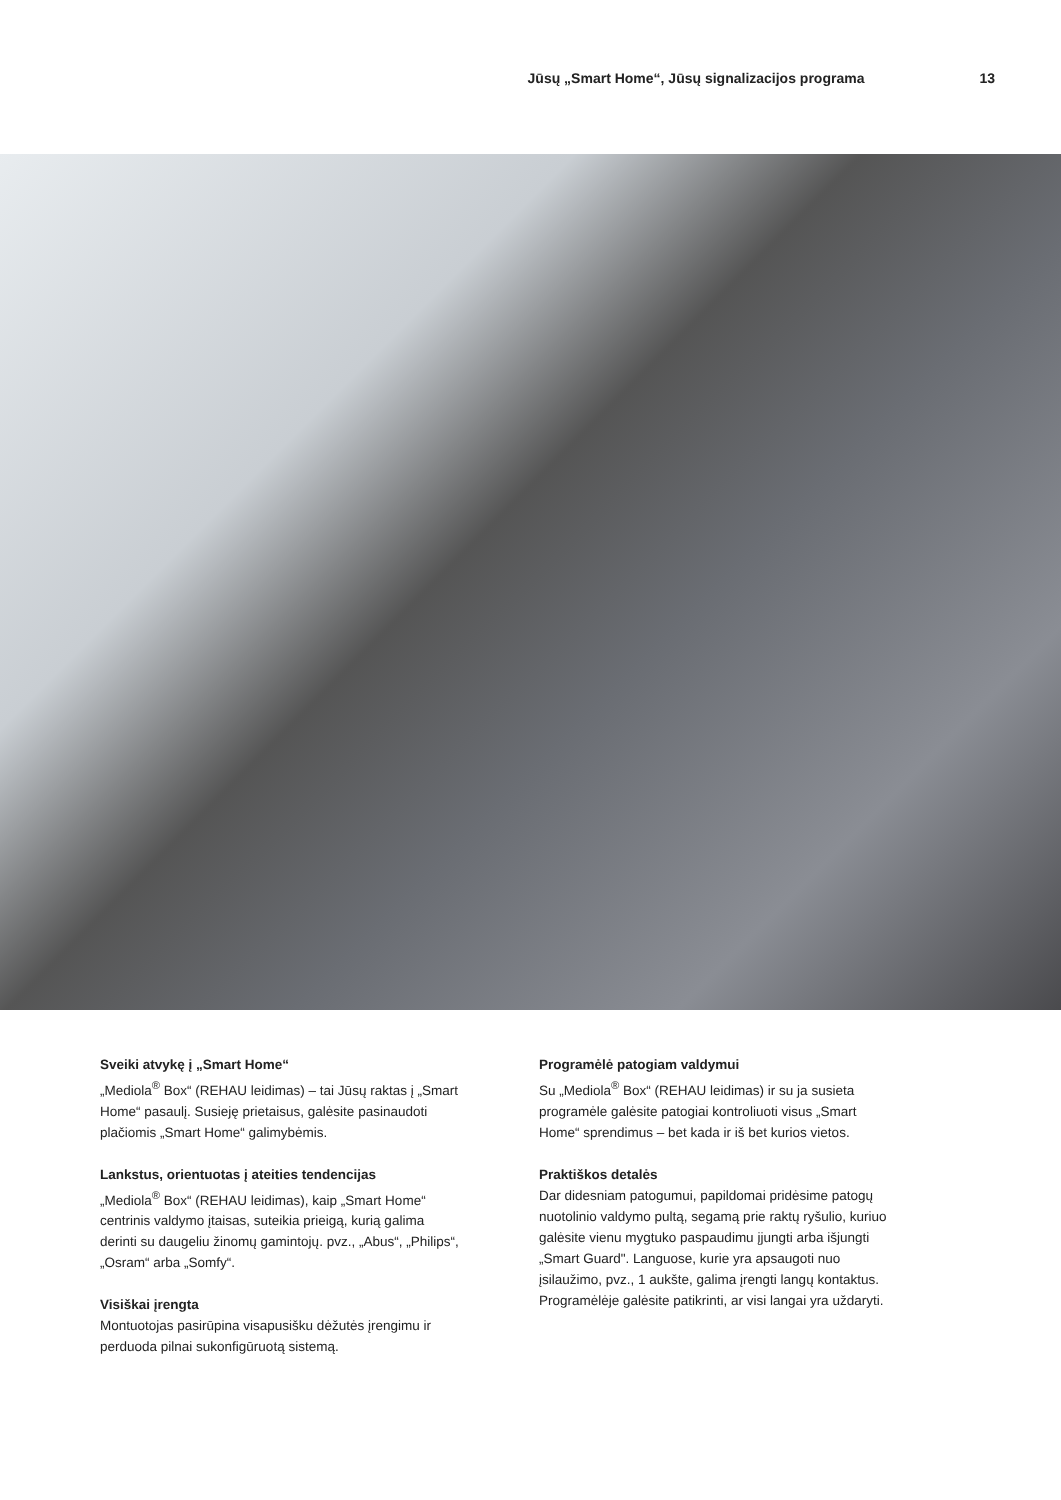Jūsų „Smart Home“, Jūsų signalizacijos programa 13
Sveiki atvykę į „Smart Home“
„Mediola<sup>®</sup> Box“ (REHAU leidimas) – tai Jūsų raktas į „Smart Home“ pasaulį. Susieję prietaisus, galėsite pasinaudoti plačiomis „Smart Home“ galimybėmis.
Lankstus, orientuotas į ateities tendencijas
„Mediola<sup>®</sup> Box“ (REHAU leidimas), kaip „Smart Home“ centrinis valdymo įtaisas, suteikia prieigą, kurią galima derinti su daugeliu žinomų gamintojų. pvz., „Abus“, „Philips“, „Osram“ arba „Somfy“.
Visiškai įrengta
Montuotojas pasirūpina visapusišku dėžutės įrengimu ir perduoda pilnai sukonfigūruotą sistemą.
Programėlė patogiam valdymui
Su „Mediola<sup>®</sup> Box“ (REHAU leidimas) ir su ja susieta programėle galėsite patogiai kontroliuoti visus „Smart Home“ sprendimus – bet kada ir iš bet kurios vietos.
Praktiškos detalės
Dar didesniam patogumui, papildomai pridėsime patogų nuotolinio valdymo pultą, segamą prie raktų ryšulio, kuriuo galėsite vienu mygtuko paspaudimu įjungti arba išjungti „Smart Guard". Languose, kurie yra apsaugoti nuo įsilaužimo, pvz., 1 aukšte, galima įrengti langų kontaktus. Programėlėje galėsite patikrinti, ar visi langai yra uždaryti.